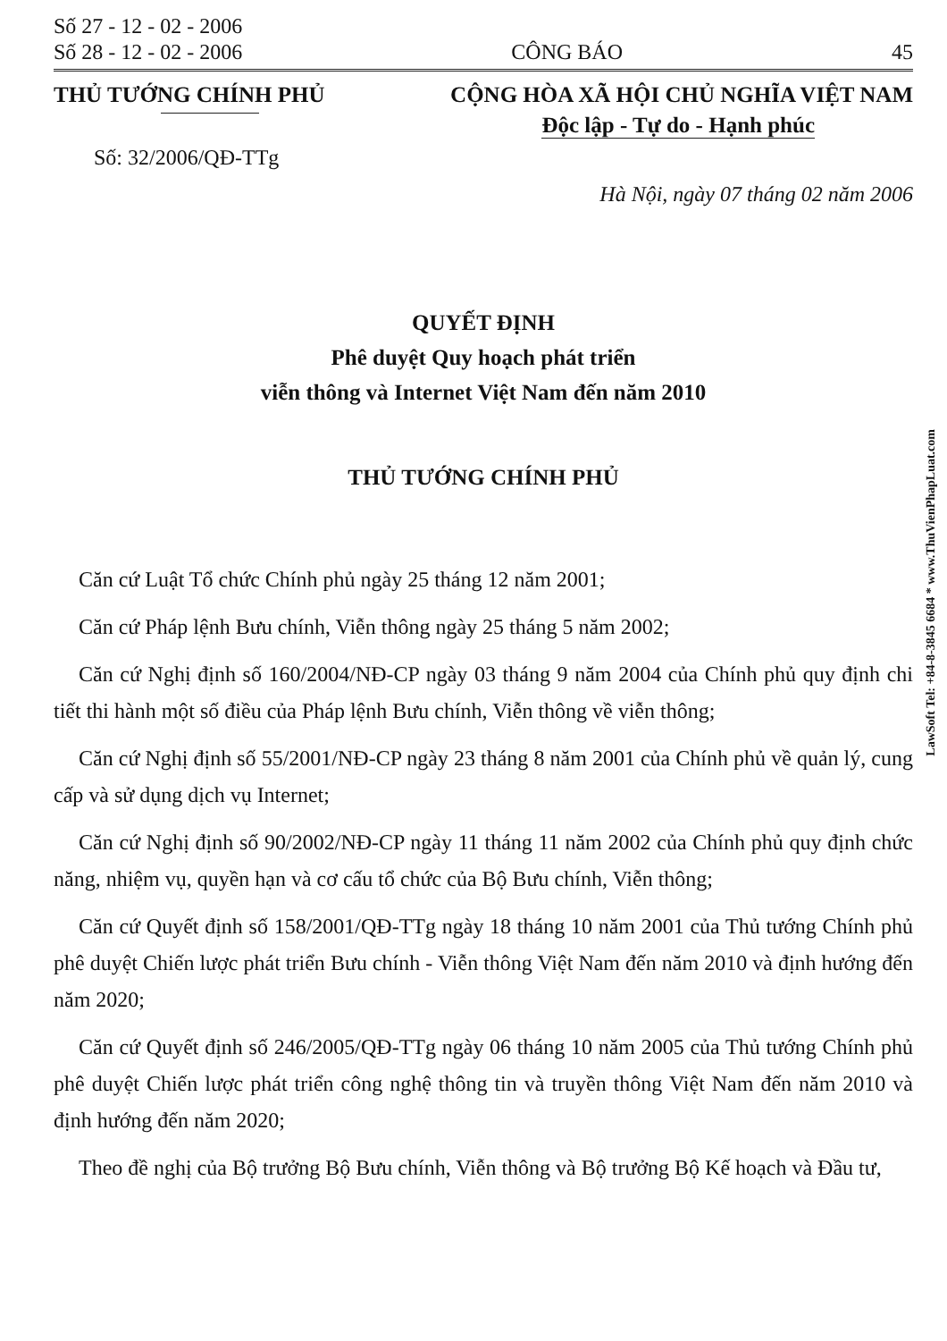Số 27 - 12 - 02 - 2006
Số 28 - 12 - 02 - 2006
CÔNG BÁO
45
THỦ TƯỚNG CHÍNH PHỦ CỘNG HÒA XÃ HỘI CHỦ NGHĨA VIỆT NAM
Độc lập - Tự do - Hạnh phúc
Số: 32/2006/QĐ-TTg
Hà Nội, ngày 07 tháng 02 năm 2006
QUYẾT ĐỊNH
Phê duyệt Quy hoạch phát triển
viễn thông và Internet Việt Nam đến năm 2010
THỦ TƯỚNG CHÍNH PHỦ
Căn cứ Luật Tổ chức Chính phủ ngày 25 tháng 12 năm 2001;
Căn cứ Pháp lệnh Bưu chính, Viễn thông ngày 25 tháng 5 năm 2002;
Căn cứ Nghị định số 160/2004/NĐ-CP ngày 03 tháng 9 năm 2004 của Chính phủ quy định chi tiết thi hành một số điều của Pháp lệnh Bưu chính, Viễn thông về viễn thông;
Căn cứ Nghị định số 55/2001/NĐ-CP ngày 23 tháng 8 năm 2001 của Chính phủ về quản lý, cung cấp và sử dụng dịch vụ Internet;
Căn cứ Nghị định số 90/2002/NĐ-CP ngày 11 tháng 11 năm 2002 của Chính phủ quy định chức năng, nhiệm vụ, quyền hạn và cơ cấu tổ chức của Bộ Bưu chính, Viễn thông;
Căn cứ Quyết định số 158/2001/QĐ-TTg ngày 18 tháng 10 năm 2001 của Thủ tướng Chính phủ phê duyệt Chiến lược phát triển Bưu chính - Viễn thông Việt Nam đến năm 2010 và định hướng đến năm 2020;
Căn cứ Quyết định số 246/2005/QĐ-TTg ngày 06 tháng 10 năm 2005 của Thủ tướng Chính phủ phê duyệt Chiến lược phát triển công nghệ thông tin và truyền thông Việt Nam đến năm 2010 và định hướng đến năm 2020;
Theo đề nghị của Bộ trưởng Bộ Bưu chính, Viễn thông và Bộ trưởng Bộ Kế hoạch và Đầu tư,
LawSoft Tel: +84-8-3845 6684 * www.ThuVienPhapLuat.com